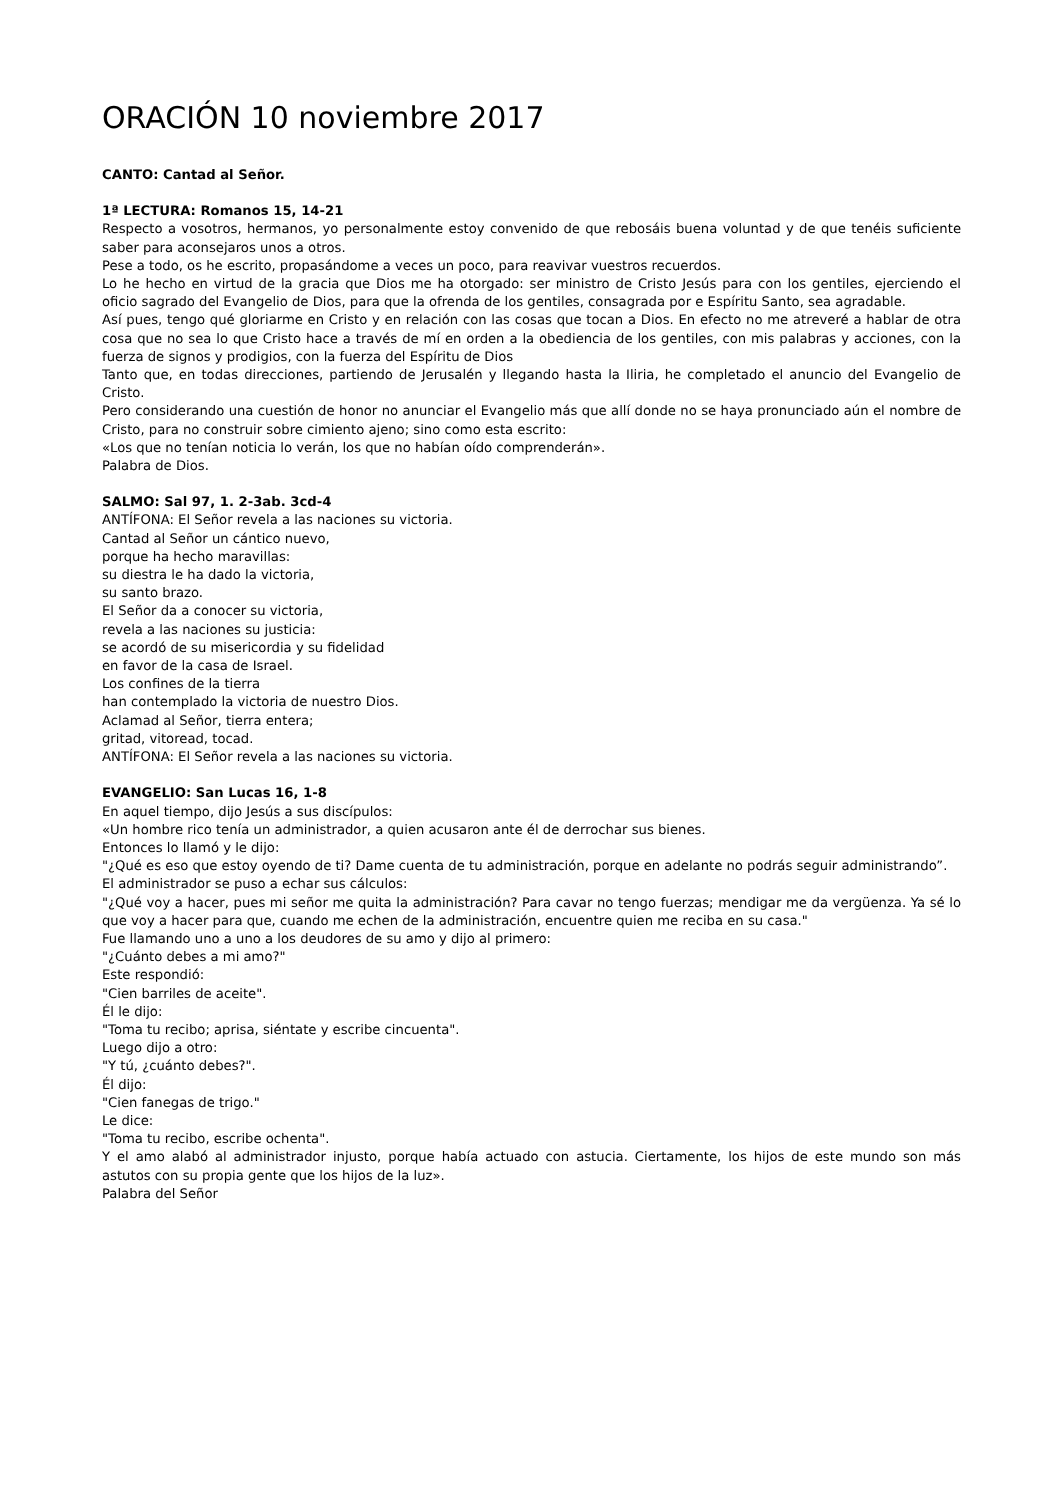ORACIÓN 10 noviembre 2017
CANTO: Cantad al Señor.
1ª LECTURA: Romanos 15, 14-21
Respecto a vosotros, hermanos, yo personalmente estoy convenido de que rebosáis buena voluntad y de que tenéis suficiente saber para aconsejaros unos a otros.
Pese a todo, os he escrito, propasándome a veces un poco, para reavivar vuestros recuerdos.
Lo he hecho en virtud de la gracia que Dios me ha otorgado: ser ministro de Cristo Jesús para con los gentiles, ejerciendo el oficio sagrado del Evangelio de Dios, para que la ofrenda de los gentiles, consagrada por e Espíritu Santo, sea agradable.
Así pues, tengo qué gloriarme en Cristo y en relación con las cosas que tocan a Dios. En efecto no me atreveré a hablar de otra cosa que no sea lo que Cristo hace a través de mí en orden a la obediencia de los gentiles, con mis palabras y acciones, con la fuerza de signos y prodigios, con la fuerza del Espíritu de Dios
Tanto que, en todas direcciones, partiendo de Jerusalén y llegando hasta la Iliria, he completado el anuncio del Evangelio de Cristo.
Pero considerando una cuestión de honor no anunciar el Evangelio más que allí donde no se haya pronunciado aún el nombre de Cristo, para no construir sobre cimiento ajeno; sino como esta escrito:
«Los que no tenían noticia lo verán, los que no habían oído comprenderán».
Palabra de Dios.
SALMO: Sal 97, 1. 2-3ab. 3cd-4
ANTÍFONA: El Señor revela a las naciones su victoria.
Cantad al Señor un cántico nuevo,
porque ha hecho maravillas:
su diestra le ha dado la victoria,
su santo brazo.
El Señor da a conocer su victoria,
revela a las naciones su justicia:
se acordó de su misericordia y su fidelidad
en favor de la casa de Israel.
Los confines de la tierra
han contemplado la victoria de nuestro Dios.
Aclamad al Señor, tierra entera;
gritad, vitoread, tocad.
ANTÍFONA: El Señor revela a las naciones su victoria.
EVANGELIO: San Lucas 16, 1-8
En aquel tiempo, dijo Jesús a sus discípulos:
«Un hombre rico tenía un administrador, a quien acusaron ante él de derrochar sus bienes.
Entonces lo llamó y le dijo:
"¿Qué es eso que estoy oyendo de ti? Dame cuenta de tu administración, porque en adelante no podrás seguir administrando”.
El administrador se puso a echar sus cálculos:
"¿Qué voy a hacer, pues mi señor me quita la administración? Para cavar no tengo fuerzas; mendigar me da vergüenza. Ya sé lo que voy a hacer para que, cuando me echen de la administración, encuentre quien me reciba en su casa."
Fue llamando uno a uno a los deudores de su amo y dijo al primero:
"¿Cuánto debes a mi amo?"
Este respondió:
"Cien barriles de aceite".
Él le dijo:
"Toma tu recibo; aprisa, siéntate y escribe cincuenta".
Luego dijo a otro:
"Y tú, ¿cuánto debes?".
Él dijo:
"Cien fanegas de trigo."
Le dice:
"Toma tu recibo, escribe ochenta".
Y el amo alabó al administrador injusto, porque había actuado con astucia. Ciertamente, los hijos de este mundo son más astutos con su propia gente que los hijos de la luz».
Palabra del Señor